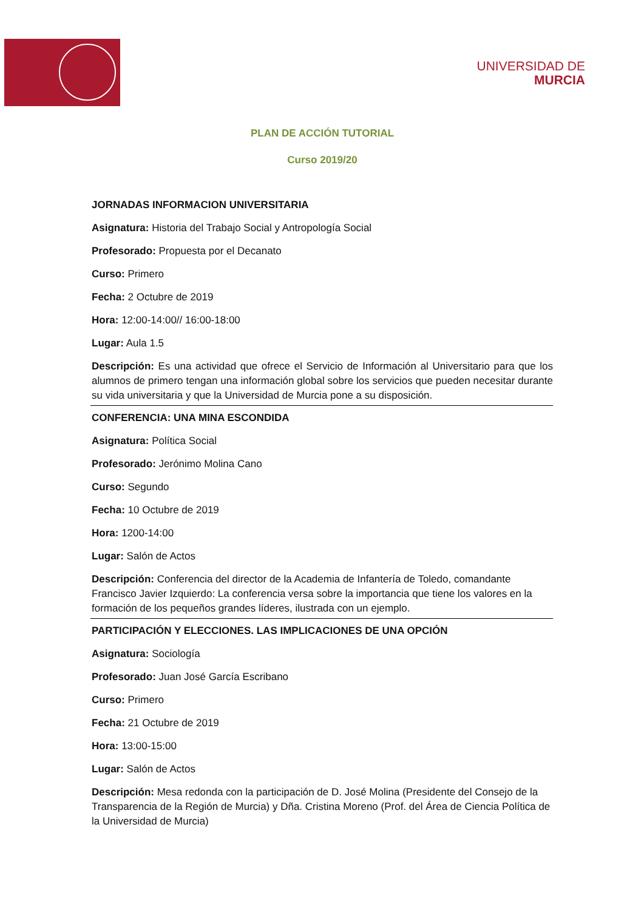UNIVERSIDAD DE
MURCIA
PLAN DE ACCIÓN TUTORIAL
Curso 2019/20
JORNADAS INFORMACION UNIVERSITARIA
Asignatura: Historia del Trabajo Social y Antropología Social
Profesorado: Propuesta por el Decanato
Curso: Primero
Fecha: 2 Octubre de 2019
Hora: 12:00-14:00// 16:00-18:00
Lugar: Aula 1.5
Descripción: Es una actividad que ofrece el Servicio de Información al Universitario para que los alumnos de primero tengan una información global sobre los servicios que pueden necesitar durante su vida universitaria y que la Universidad de Murcia pone a su disposición.
CONFERENCIA: UNA MINA ESCONDIDA
Asignatura: Política Social
Profesorado: Jerónimo Molina Cano
Curso: Segundo
Fecha: 10 Octubre de 2019
Hora: 1200-14:00
Lugar: Salón de Actos
Descripción: Conferencia del director de la Academia de Infantería de Toledo, comandante Francisco Javier Izquierdo: La conferencia versa sobre la importancia que tiene los valores en la formación de los pequeños grandes líderes, ilustrada con un ejemplo.
PARTICIPACIÓN Y ELECCIONES. LAS IMPLICACIONES DE UNA OPCIÓN
Asignatura: Sociología
Profesorado: Juan José García Escribano
Curso: Primero
Fecha: 21 Octubre de 2019
Hora: 13:00-15:00
Lugar: Salón de Actos
Descripción: Mesa redonda con la participación de D. José Molina (Presidente del Consejo de la Transparencia de la Región de Murcia) y Dña. Cristina Moreno (Prof. del Área de Ciencia Política de la Universidad de Murcia)